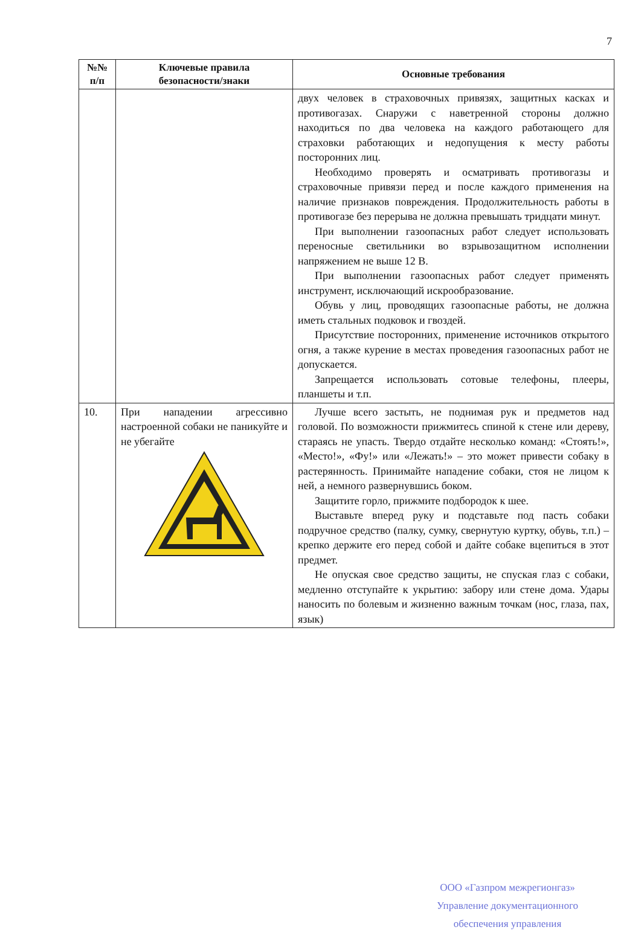7
| №№ п/п | Ключевые правила безопасности/знаки | Основные требования |
| --- | --- | --- |
| | | двух человек в страховочных привязях, защитных касках и противогазах. Снаружи с наветренной стороны должно находиться по два человека на каждого работающего для страховки работающих и недопущения к месту работы посторонних лиц. Необходимо проверять и осматривать противогазы и страховочные привязи перед и после каждого применения на наличие признаков повреждения. Продолжительность работы в противогазе без перерыва не должна превышать тридцати минут. При выполнении газоопасных работ следует использовать переносные светильники во взрывозащитном исполнении напряжением не выше 12 В. При выполнении газоопасных работ следует применять инструмент, исключающий искрообразование. Обувь у лиц, проводящих газоопасные работы, не должна иметь стальных подковок и гвоздей. Присутствие посторонних, применение источников открытого огня, а также курение в местах проведения газоопасных работ не допускается. Запрещается использовать сотовые телефоны, плееры, планшеты и т.п. |
| 10. | При нападении агрессивно настроенной собаки не паникуйте и не убегайте | Лучше всего застыть, не поднимая рук и предметов над головой. По возможности прижмитесь спиной к стене или дереву, стараясь не упасть. Твердо отдайте несколько команд: «Стоять!», «Место!», «Фу!» или «Лежать!» – это может привести собаку в растерянность. Принимайте нападение собаки, стоя не лицом к ней, а немного развернувшись боком. Защитите горло, прижмите подбородок к шее. Выставьте вперед руку и подставьте под пасть собаки подручное средство (палку, сумку, свернутую куртку, обувь, т.п.) – крепко держите его перед собой и дайте собаке вцепиться в этот предмет. Не опуская свое средство защиты, не спуская глаз с собаки, медленно отступайте к укрытию: забору или стене дома. Удары наносить по болевым и жизненно важным точкам (нос, глаза, пах, язык) |
ООО «Газпром межрегионгаз»
Управление документационного
обеспечения управления